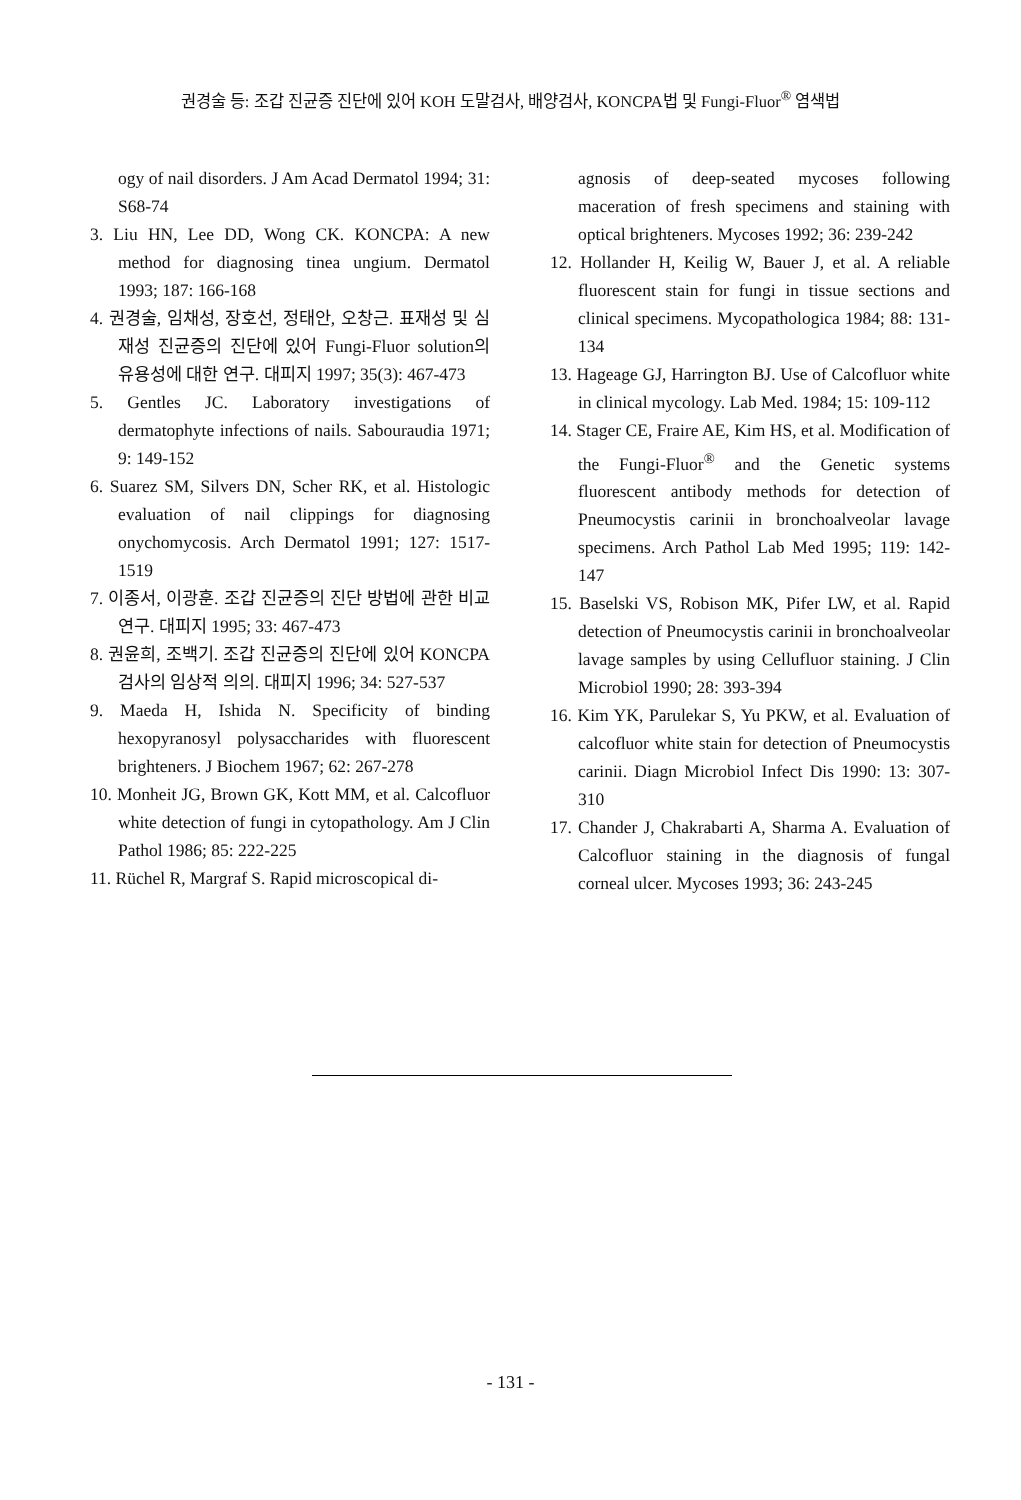권경술 등: 조갑 진균증 진단에 있어 KOH 도말검사, 배양검사, KONCPA법 및 Fungi-Fluor<sup>®</sup> 염색법
ogy of nail disorders. J Am Acad Dermatol 1994; 31: S68-74
3. Liu HN, Lee DD, Wong CK. KONCPA: A new method for diagnosing tinea ungium. Dermatol 1993; 187: 166-168
4. 권경술, 임채성, 장호선, 정태안, 오창근. 표재성 및 심재성 진균증의 진단에 있어 Fungi-Fluor solution의 유용성에 대한 연구. 대피지 1997; 35(3): 467-473
5. Gentles JC. Laboratory investigations of dermatophyte infections of nails. Sabouraudia 1971; 9: 149-152
6. Suarez SM, Silvers DN, Scher RK, et al. Histologic evaluation of nail clippings for diagnosing onychomycosis. Arch Dermatol 1991; 127: 1517-1519
7. 이종서, 이광훈. 조갑 진균증의 진단 방법에 관한 비교 연구. 대피지 1995; 33: 467-473
8. 권윤희, 조백기. 조갑 진균증의 진단에 있어 KONCPA 검사의 임상적 의의. 대피지 1996; 34: 527-537
9. Maeda H, Ishida N. Specificity of binding hexopyranosyl polysaccharides with fluorescent brighteners. J Biochem 1967; 62: 267-278
10. Monheit JG, Brown GK, Kott MM, et al. Calcofluor white detection of fungi in cytopathology. Am J Clin Pathol 1986; 85: 222-225
11. Rüchel R, Margraf S. Rapid microscopical di-
agnosis of deep-seated mycoses following maceration of fresh specimens and staining with optical brighteners. Mycoses 1992; 36: 239-242
12. Hollander H, Keilig W, Bauer J, et al. A reliable fluorescent stain for fungi in tissue sections and clinical specimens. Mycopathologica 1984; 88: 131-134
13. Hageage GJ, Harrington BJ. Use of Calcofluor white in clinical mycology. Lab Med. 1984; 15: 109-112
14. Stager CE, Fraire AE, Kim HS, et al. Modification of the Fungi-Fluor<sup>®</sup> and the Genetic systems fluorescent antibody methods for detection of Pneumocystis carinii in bronchoalveolar lavage specimens. Arch Pathol Lab Med 1995; 119: 142-147
15. Baselski VS, Robison MK, Pifer LW, et al. Rapid detection of Pneumocystis carinii in bronchoalveolar lavage samples by using Cellufluor staining. J Clin Microbiol 1990; 28: 393-394
16. Kim YK, Parulekar S, Yu PKW, et al. Evaluation of calcofluor white stain for detection of Pneumocystis carinii. Diagn Microbiol Infect Dis 1990: 13: 307-310
17. Chander J, Chakrabarti A, Sharma A. Evaluation of Calcofluor staining in the diagnosis of fungal corneal ulcer. Mycoses 1993; 36: 243-245
- 131 -